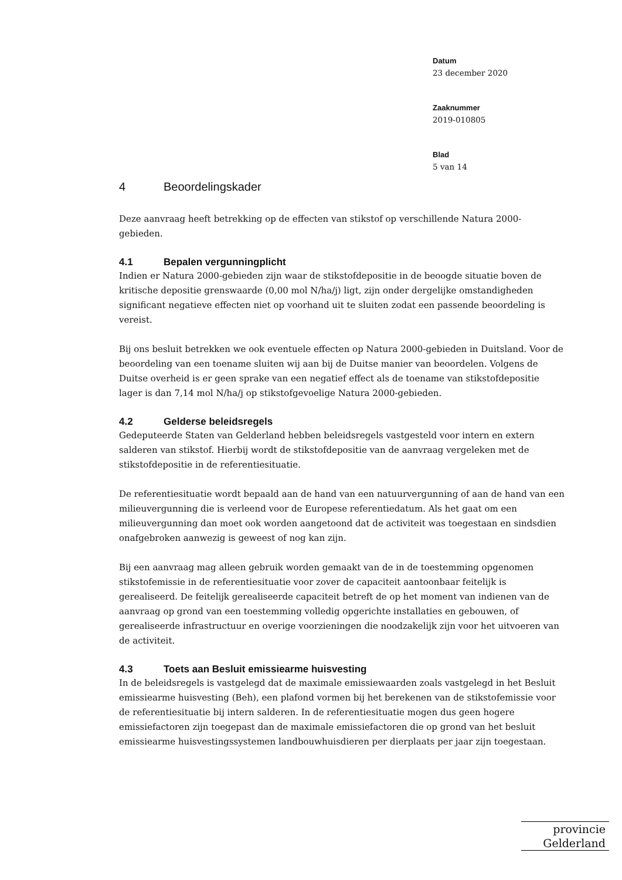Datum
23 december 2020
Zaaknummer
2019-010805
Blad
5 van 14
4 Beoordelingskader
Deze aanvraag heeft betrekking op de effecten van stikstof op verschillende Natura 2000-gebieden.
4.1 Bepalen vergunningplicht
Indien er Natura 2000-gebieden zijn waar de stikstofdepositie in de beoogde situatie boven de kritische depositie grenswaarde (0,00 mol N/ha/j) ligt, zijn onder dergelijke omstandigheden significant negatieve effecten niet op voorhand uit te sluiten zodat een passende beoordeling is vereist.
Bij ons besluit betrekken we ook eventuele effecten op Natura 2000-gebieden in Duitsland. Voor de beoordeling van een toename sluiten wij aan bij de Duitse manier van beoordelen. Volgens de Duitse overheid is er geen sprake van een negatief effect als de toename van stikstofdepositie lager is dan 7,14 mol N/ha/j op stikstofgevoelige Natura 2000-gebieden.
4.2 Gelderse beleidsregels
Gedeputeerde Staten van Gelderland hebben beleidsregels vastgesteld voor intern en extern salderen van stikstof. Hierbij wordt de stikstofdepositie van de aanvraag vergeleken met de stikstofdepositie in de referentiesituatie.
De referentiesituatie wordt bepaald aan de hand van een natuurvergunning of aan de hand van een milieuvergunning die is verleend voor de Europese referentiedatum. Als het gaat om een milieuvergunning dan moet ook worden aangetoond dat de activiteit was toegestaan en sindsdien onafgebroken aanwezig is geweest of nog kan zijn.
Bij een aanvraag mag alleen gebruik worden gemaakt van de in de toestemming opgenomen stikstofemissie in de referentiesituatie voor zover de capaciteit aantoonbaar feitelijk is gerealiseerd. De feitelijk gerealiseerde capaciteit betreft de op het moment van indienen van de aanvraag op grond van een toestemming volledig opgerichte installaties en gebouwen, of gerealiseerde infrastructuur en overige voorzieningen die noodzakelijk zijn voor het uitvoeren van de activiteit.
4.3 Toets aan Besluit emissiearme huisvesting
In de beleidsregels is vastgelegd dat de maximale emissiewaarden zoals vastgelegd in het Besluit emissiearme huisvesting (Beh), een plafond vormen bij het berekenen van de stikstofemissie voor de referentiesituatie bij intern salderen. In de referentiesituatie mogen dus geen hogere emissiefactoren zijn toegepast dan de maximale emissiefactoren die op grond van het besluit emissiearme huisvestingssystemen landbouwhuisdieren per dierplaats per jaar zijn toegestaan.
provincie
Gelderland